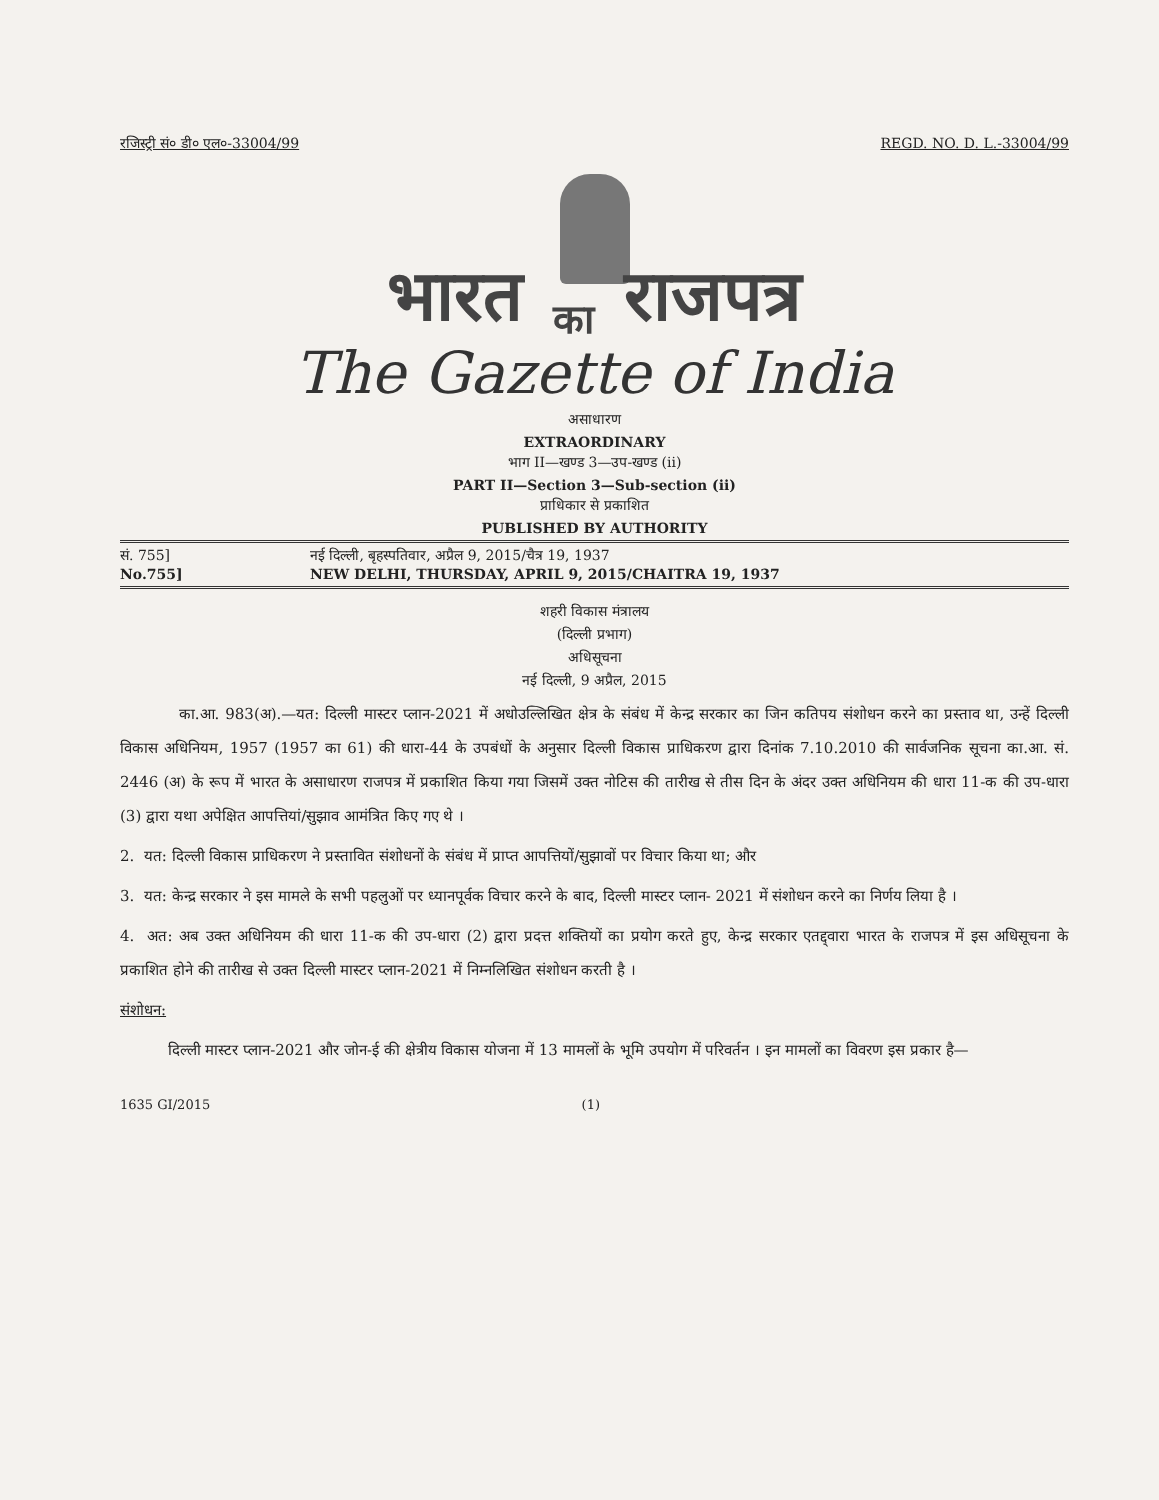रजिस्ट्री सं० डी० एल०-33004/99 REGD. NO. D. L.-33004/99
भारत का राजपत्र
The Gazette of India
असाधारण
EXTRAORDINARY
भाग II—खण्ड 3—उप-खण्ड (ii)
PART II—Section 3—Sub-section (ii)
प्राधिकार से प्रकाशित
PUBLISHED BY AUTHORITY
सं. 755] नई दिल्ली, बृहस्पतिवार, अप्रैल 9, 2015/चैत्र 19, 1937
No.755] NEW DELHI, THURSDAY, APRIL 9, 2015/CHAITRA 19, 1937
शहरी विकास मंत्रालय
(दिल्ली प्रभाग)
अधिसूचना
नई दिल्ली, 9 अप्रैल, 2015
का.आ. 983(अ).—यत: दिल्ली मास्टर प्लान-2021 में अधोउल्लिखित क्षेत्र के संबंध में केन्द्र सरकार का जिन कतिपय संशोधन करने का प्रस्ताव था, उन्हें दिल्ली विकास अधिनियम, 1957 (1957 का 61) की धारा-44 के उपबंधों के अनुसार दिल्ली विकास प्राधिकरण द्वारा दिनांक 7.10.2010 की सार्वजनिक सूचना का.आ. सं. 2446 (अ) के रूप में भारत के असाधारण राजपत्र में प्रकाशित किया गया जिसमें उक्त नोटिस की तारीख से तीस दिन के अंदर उक्त अधिनियम की धारा 11-क की उप-धारा (3) द्वारा यथा अपेक्षित आपत्तियां/सुझाव आमंत्रित किए गए थे ।
2. यत: दिल्ली विकास प्राधिकरण ने प्रस्तावित संशोधनों के संबंध में प्राप्त आपत्तियों/सुझावों पर विचार किया था; और
3. यत: केन्द्र सरकार ने इस मामले के सभी पहलुओं पर ध्यानपूर्वक विचार करने के बाद, दिल्ली मास्टर प्लान- 2021 में संशोधन करने का निर्णय लिया है ।
4. अत: अब उक्त अधिनियम की धारा 11-क की उप-धारा (2) द्वारा प्रदत्त शक्तियों का प्रयोग करते हुए, केन्द्र सरकार एतद्द्वारा भारत के राजपत्र में इस अधिसूचना के प्रकाशित होने की तारीख से उक्त दिल्ली मास्टर प्लान-2021 में निम्नलिखित संशोधन करती है ।
संशोधन:
दिल्ली मास्टर प्लान-2021 और जोन-ई की क्षेत्रीय विकास योजना में 13 मामलों के भूमि उपयोग में परिवर्तन । इन मामलों का विवरण इस प्रकार है—
1635 GI/2015 (1)